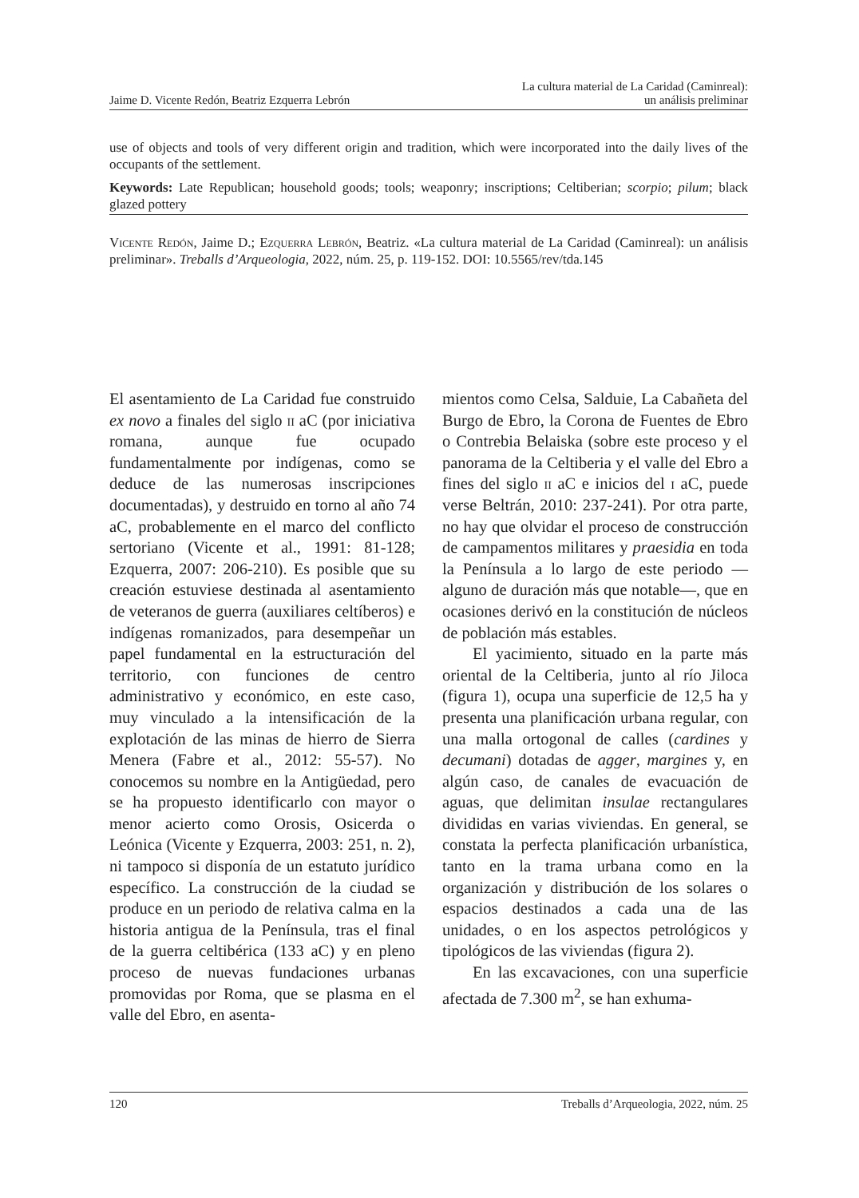Jaime D. Vicente Redón, Beatriz Ezquerra Lebrón La cultura material de La Caridad (Caminreal):
un análisis preliminar
use of objects and tools of very different origin and tradition, which were incorporated into the daily lives of the occupants of the settlement.
Keywords: Late Republican; household goods; tools; weaponry; inscriptions; Celtiberian; scorpio; pilum; black glazed pottery
Vicente Redón, Jaime D.; Ezquerra Lebrón, Beatriz. «La cultura material de La Caridad (Caminreal): un análisis preliminar». Treballs d’Arqueologia, 2022, núm. 25, p. 119-152. DOI: 10.5565/rev/tda.145
El asentamiento de La Caridad fue construido ex novo a finales del siglo ii aC (por iniciativa romana, aunque fue ocupado fundamentalmente por indígenas, como se deduce de las numerosas inscripciones documentadas), y destruido en torno al año 74 aC, probablemente en el marco del conflicto sertoriano (Vicente et al., 1991: 81-128; Ezquerra, 2007: 206-210). Es posible que su creación estuviese destinada al asentamiento de veteranos de guerra (auxiliares celtíberos) e indígenas romanizados, para desempeñar un papel fundamental en la estructuración del territorio, con funciones de centro administrativo y económico, en este caso, muy vinculado a la intensificación de la explotación de las minas de hierro de Sierra Menera (Fabre et al., 2012: 55-57). No conocemos su nombre en la Antigüedad, pero se ha propuesto identificarlo con mayor o menor acierto como Orosis, Osicerda o Leónica (Vicente y Ezquerra, 2003: 251, n. 2), ni tampoco si disponía de un estatuto jurídico específico. La construcción de la ciudad se produce en un periodo de relativa calma en la historia antigua de la Península, tras el final de la guerra celtibérica (133 aC) y en pleno proceso de nuevas fundaciones urbanas promovidas por Roma, que se plasma en el valle del Ebro, en asenta-
mientos como Celsa, Salduie, La Cabañeta del Burgo de Ebro, la Corona de Fuentes de Ebro o Contrebia Belaiska (sobre este proceso y el panorama de la Celtiberia y el valle del Ebro a fines del siglo ii aC e inicios del i aC, puede verse Beltrán, 2010: 237-241). Por otra parte, no hay que olvidar el proceso de construcción de campamentos militares y praesidia en toda la Península a lo largo de este periodo —alguno de duración más que notable—, que en ocasiones derivó en la constitución de núcleos de población más estables.
El yacimiento, situado en la parte más oriental de la Celtiberia, junto al río Jiloca (figura 1), ocupa una superficie de 12,5 ha y presenta una planificación urbana regular, con una malla ortogonal de calles (cardines y decumani) dotadas de agger, margines y, en algún caso, de canales de evacuación de aguas, que delimitan insulae rectangulares divididas en varias viviendas. En general, se constata la perfecta planificación urbanística, tanto en la trama urbana como en la organización y distribución de los solares o espacios destinados a cada una de las unidades, o en los aspectos petrológicos y tipológicos de las viviendas (figura 2).
En las excavaciones, con una superficie afectada de 7.300 m<sup>2</sup>, se han exhuma-
120 Treballs d’Arqueologia, 2022, núm. 25